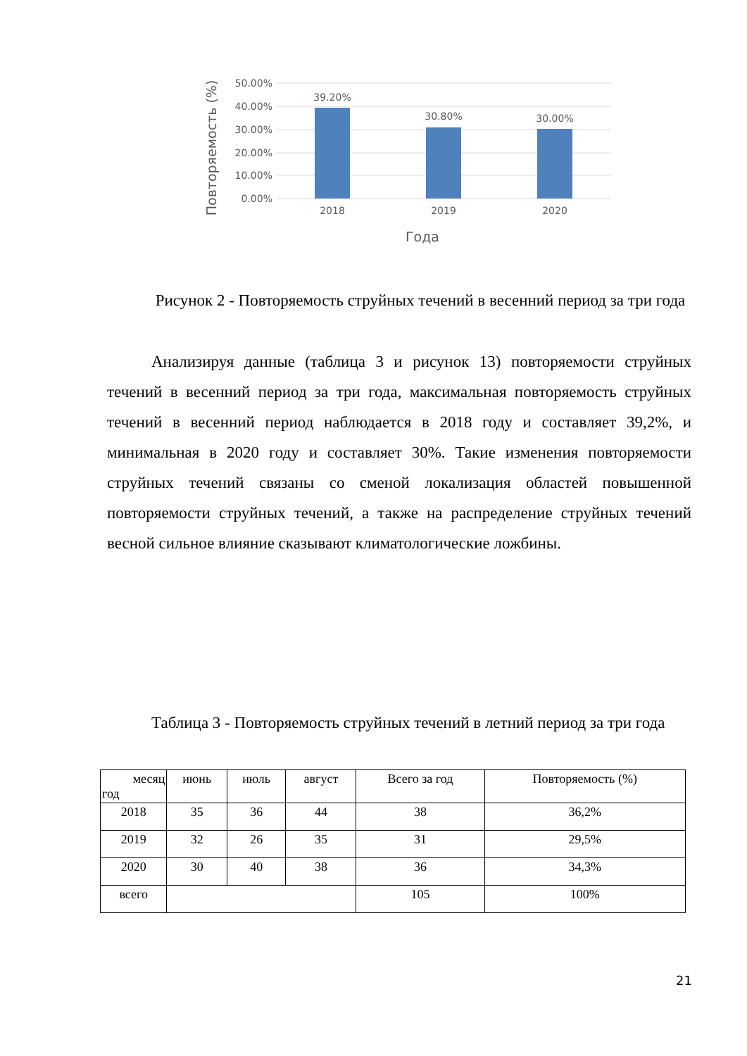50.00%
40.00%
30.00%
20.00%
10.00%
0.00%
39.20%
30.80%
30.00%
2018
2019
2020
Года
Повторяемость (%)
Рисунок 2 - Повторяемость струйных течений в весенний период за три года
Анализируя данные (таблица 3 и рисунок 13) повторяемости струйных течений в весенний период за три года, максимальная повторяемость струйных течений в весенний период наблюдается в 2018 году и составляет 39,2%, и минимальная в 2020 году и составляет 30%. Такие изменения повторяемости струйных течений связаны со сменой локализация областей повышенной повторяемости струйных течений, а также на распределение струйных течений весной сильное влияние сказывают климатологические ложбины.
Таблица 3 - Повторяемость струйных течений в летний период за три года
| месяц год | июнь | июль | август | Всего за год | Повторяемость (%) |
| --- | --- | --- | --- | --- | --- |
| 2018 | 35 | 36 | 44 | 38 | 36,2% |
| 2019 | 32 | 26 | 35 | 31 | 29,5% |
| 2020 | 30 | 40 | 38 | 36 | 34,3% |
| всего | | | | 105 | 100% |
21